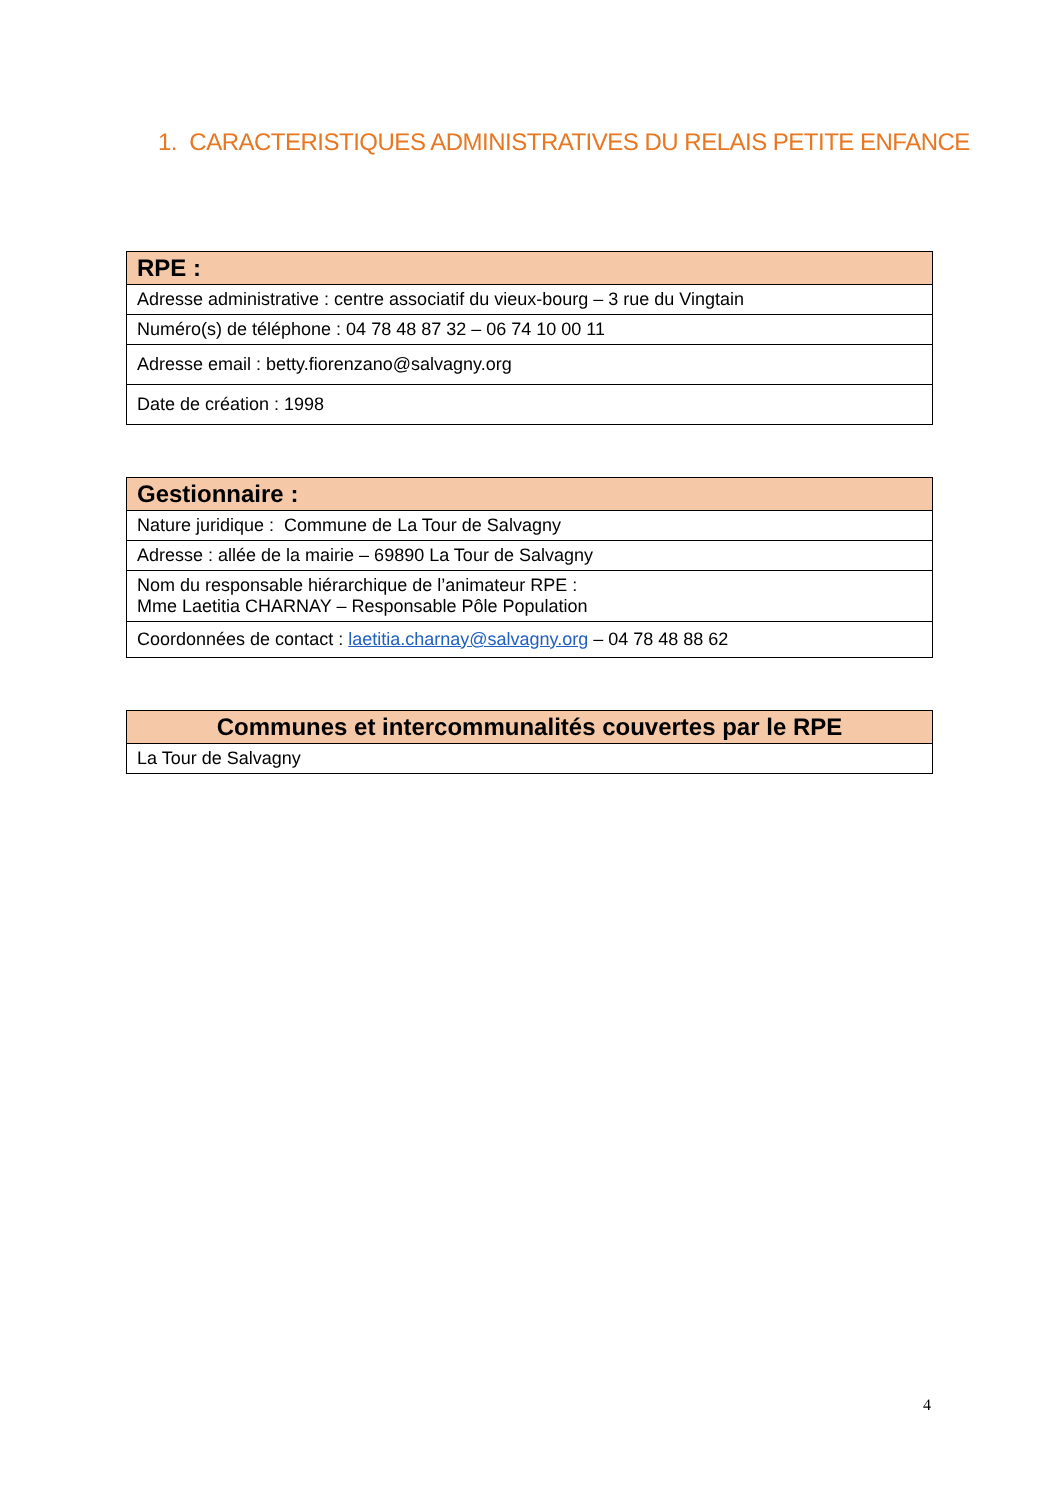1. CARACTERISTIQUES ADMINISTRATIVES DU RELAIS PETITE ENFANCE
| RPE : |
| --- |
| Adresse administrative : centre associatif du vieux-bourg – 3 rue du Vingtain |
| Numéro(s) de téléphone : 04 78 48 87 32 – 06 74 10 00 11 |
| Adresse email : betty.fiorenzano@salvagny.org |
| Date de création : 1998 |
| Gestionnaire : |
| --- |
| Nature juridique : Commune de La Tour de Salvagny |
| Adresse : allée de la mairie – 69890 La Tour de Salvagny |
| Nom du responsable hiérarchique de l’animateur RPE : Mme Laetitia CHARNAY – Responsable Pôle Population |
| Coordonnées de contact : laetitia.charnay@salvagny.org – 04 78 48 88 62 |
| Communes et intercommunalités couvertes par le RPE |
| --- |
| La Tour de Salvagny |
4